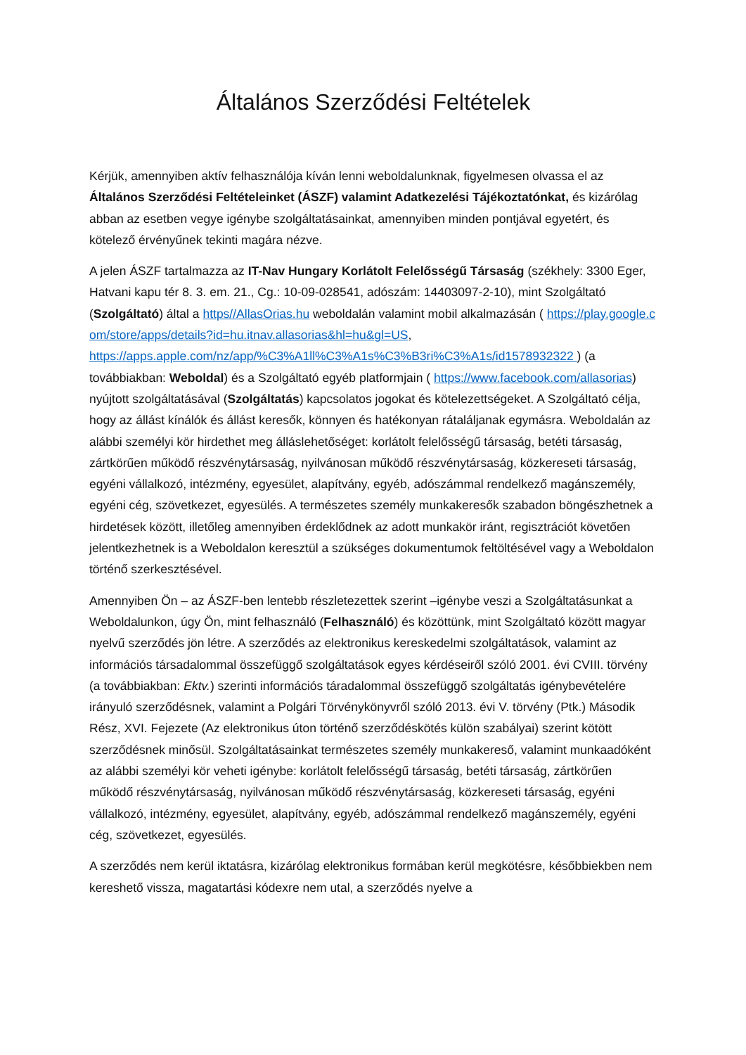Általános Szerződési Feltételek
Kérjük, amennyiben aktív felhasználója kíván lenni weboldalunknak, figyelmesen olvassa el az Általános Szerződési Feltételeinket (ÁSZF) valamint Adatkezelési Tájékoztatónkat, és kizárólag abban az esetben vegye igénybe szolgáltatásainkat, amennyiben minden pontjával egyetért, és kötelező érvényűnek tekinti magára nézve.
A jelen ÁSZF tartalmazza az IT-Nav Hungary Korlátolt Felelősségű Társaság (székhely: 3300 Eger, Hatvani kapu tér 8. 3. em. 21., Cg.: 10-09-028541, adószám: 14403097-2-10), mint Szolgáltató (Szolgáltató) által a https//AllasOrias.hu weboldalán valamint mobil alkalmazásán ( https://play.google.com/store/apps/details?id=hu.itnav.allasorias&hl=hu&gl=US, https://apps.apple.com/nz/app/%C3%A1ll%C3%A1s%C3%B3ri%C3%A1s/id1578932322 ) (a továbbiakban: Weboldal) és a Szolgáltató egyéb platformjain ( https://www.facebook.com/allasorias) nyújtott szolgáltatásával (Szolgáltatás) kapcsolatos jogokat és kötelezettségeket. A Szolgáltató célja, hogy az állást kínálók és állást keresők, könnyen és hatékonyan rátaláljanak egymásra. Weboldalán az alábbi személyi kör hirdethet meg álláslehetőséget: korlátolt felelősségű társaság, betéti társaság, zártkörűen működő részvénytársaság, nyilvánosan működő részvénytársaság, közkereseti társaság, egyéni vállalkozó, intézmény, egyesület, alapítvány, egyéb, adószámmal rendelkező magánszemély, egyéni cég, szövetkezet, egyesülés. A természetes személy munkakeresők szabadon böngészhetnek a hirdetések között, illetőleg amennyiben érdeklődnek az adott munkakör iránt, regisztrációt követően jelentkezhetnek is a Weboldalon keresztül a szükséges dokumentumok feltöltésével vagy a Weboldalon történő szerkesztésével.
Amennyiben Ön – az ÁSZF-ben lentebb részletezettek szerint –igénybe veszi a Szolgáltatásunkat a Weboldalunkon, úgy Ön, mint felhasználó (Felhasználó) és közöttünk, mint Szolgáltató között magyar nyelvű szerződés jön létre. A szerződés az elektronikus kereskedelmi szolgáltatások, valamint az információs társadalommal összefüggő szolgáltatások egyes kérdéseiről szóló 2001. évi CVIII. törvény (a továbbiakban: Ektv.) szerinti információs táradalommal összefüggő szolgáltatás igénybevételére irányuló szerződésnek, valamint a Polgári Törvénykönyvről szóló 2013. évi V. törvény (Ptk.) Második Rész, XVI. Fejezete (Az elektronikus úton történő szerződéskötés külön szabályai) szerint kötött szerződésnek minősül. Szolgáltatásainkat természetes személy munkakereső, valamint munkaadóként az alábbi személyi kör veheti igénybe: korlátolt felelősségű társaság, betéti társaság, zártkörűen működő részvénytársaság, nyilvánosan működő részvénytársaság, közkereseti társaság, egyéni vállalkozó, intézmény, egyesület, alapítvány, egyéb, adószámmal rendelkező magánszemély, egyéni cég, szövetkezet, egyesülés.
A szerződés nem kerül iktatásra, kizárólag elektronikus formában kerül megkötésre, későbbiekben nem kereshető vissza, magatartási kódexre nem utal, a szerződés nyelve a